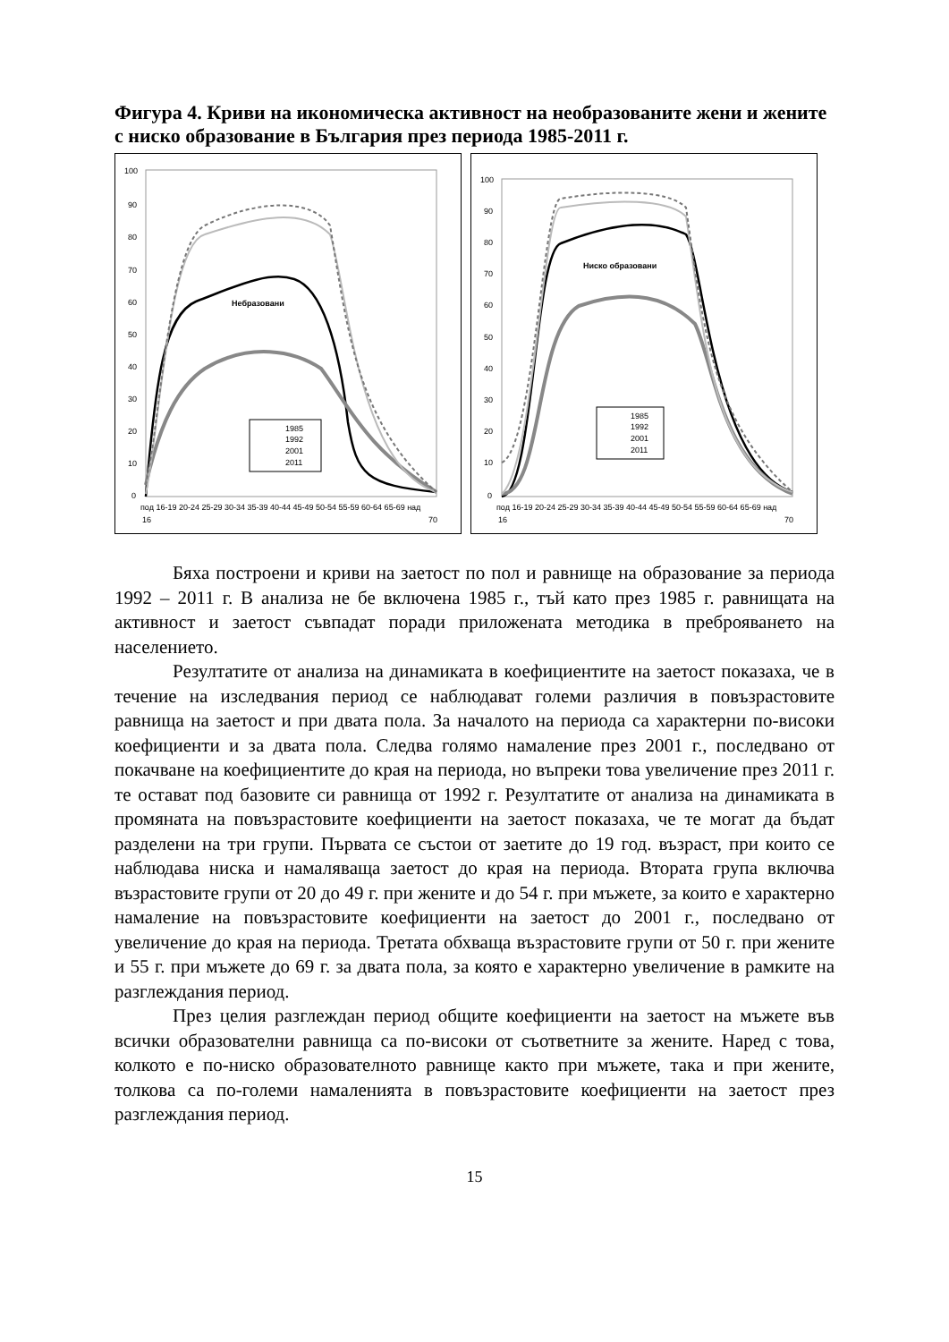Фигура 4. Криви на икономическа активност на необразованите жени и жените с ниско образование в България през периода 1985-2011 г.
100
90
80
70
60
50
40
30
20
10
0
Небразовани
1985
1992
2001
2011
под 16-19 20-24 25-29 30-34 35-39 40-44 45-49 50-54 55-59 60-64 65-69 над
16
70
100
90
80
70
60
50
40
30
20
10
0
Ниско образовани
1985
1992
2001
2011
под 16-19 20-24 25-29 30-34 35-39 40-44 45-49 50-54 55-59 60-64 65-69 над
16
70
Бяха построени и криви на заетост по пол и равнище на образование за периода 1992 – 2011 г. В анализа не бе включена 1985 г., тъй като през 1985 г. равнищата на активност и заетост съвпадат поради приложената методика в преброяването на населението.
Резултатите от анализа на динамиката в коефициентите на заетост показаха, че в течение на изследвания период се наблюдават големи различия в повъзрастовите равнища на заетост и при двата пола. За началото на периода са характерни по-високи коефициенти и за двата пола. Следва голямо намаление през 2001 г., последвано от покачване на коефициентите до края на периода, но въпреки това увеличение през 2011 г. те остават под базовите си равнища от 1992 г. Резултатите от анализа на динамиката в промяната на повъзрастовите коефициенти на заетост показаха, че те могат да бъдат разделени на три групи. Първата се състои от заетите до 19 год. възраст, при които се наблюдава ниска и намаляваща заетост до края на периода. Втората група включва възрастовите групи от 20 до 49 г. при жените и до 54 г. при мъжете, за които е характерно намаление на повъзрастовите коефициенти на заетост до 2001 г., последвано от увеличение до края на периода. Третата обхваща възрастовите групи от 50 г. при жените и 55 г. при мъжете до 69 г. за двата пола, за която е характерно увеличение в рамките на разглеждания период.
През целия разглеждан период общите коефициенти на заетост на мъжете във всички образователни равнища са по-високи от съответните за жените. Наред с това, колкото е по-ниско образователното равнище както при мъжете, така и при жените, толкова са по-големи намаленията в повъзрастовите коефициенти на заетост през разглеждания период.
15